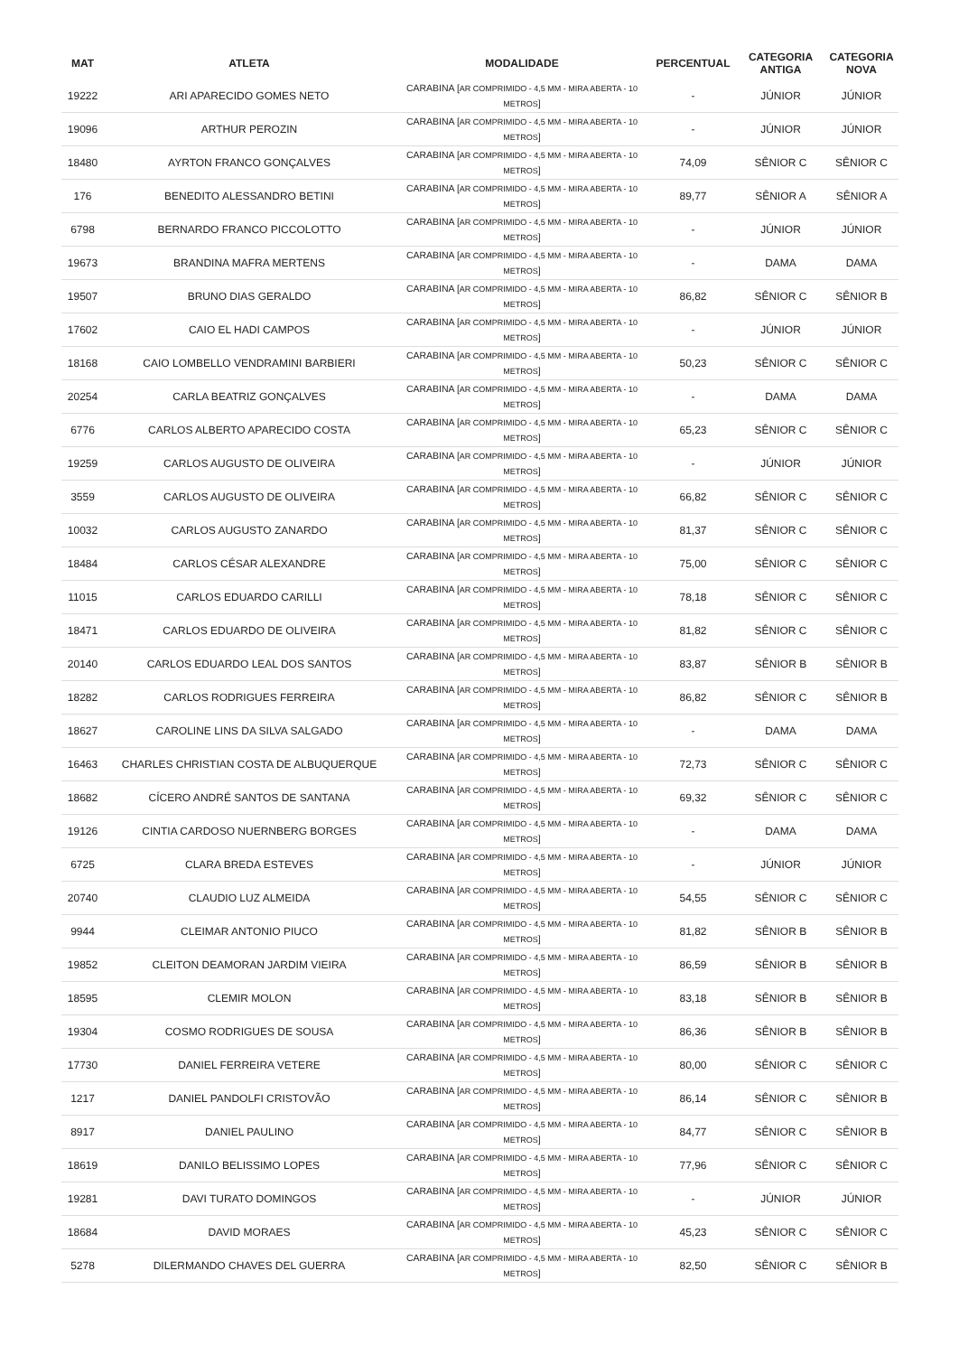| MAT | ATLETA | MODALIDADE | PERCENTUAL | CATEGORIA ANTIGA | CATEGORIA NOVA |
| --- | --- | --- | --- | --- | --- |
| 19222 | ARI APARECIDO GOMES NETO | CARABINA [ AR COMPRIMIDO - 4,5 MM - MIRA ABERTA - 10 METROS ] | - | JÚNIOR | JÚNIOR |
| 19096 | ARTHUR PEROZIN | CARABINA [ AR COMPRIMIDO - 4,5 MM - MIRA ABERTA - 10 METROS ] | - | JÚNIOR | JÚNIOR |
| 18480 | AYRTON FRANCO GONÇALVES | CARABINA [ AR COMPRIMIDO - 4,5 MM - MIRA ABERTA - 10 METROS ] | 74,09 | SÊNIOR C | SÊNIOR C |
| 176 | BENEDITO ALESSANDRO BETINI | CARABINA [ AR COMPRIMIDO - 4,5 MM - MIRA ABERTA - 10 METROS ] | 89,77 | SÊNIOR A | SÊNIOR A |
| 6798 | BERNARDO FRANCO PICCOLOTTO | CARABINA [ AR COMPRIMIDO - 4,5 MM - MIRA ABERTA - 10 METROS ] | - | JÚNIOR | JÚNIOR |
| 19673 | BRANDINA MAFRA MERTENS | CARABINA [ AR COMPRIMIDO - 4,5 MM - MIRA ABERTA - 10 METROS ] | - | DAMA | DAMA |
| 19507 | BRUNO DIAS GERALDO | CARABINA [ AR COMPRIMIDO - 4,5 MM - MIRA ABERTA - 10 METROS ] | 86,82 | SÊNIOR C | SÊNIOR B |
| 17602 | CAIO EL HADI CAMPOS | CARABINA [ AR COMPRIMIDO - 4,5 MM - MIRA ABERTA - 10 METROS ] | - | JÚNIOR | JÚNIOR |
| 18168 | CAIO LOMBELLO VENDRAMINI BARBIERI | CARABINA [ AR COMPRIMIDO - 4,5 MM - MIRA ABERTA - 10 METROS ] | 50,23 | SÊNIOR C | SÊNIOR C |
| 20254 | CARLA BEATRIZ GONÇALVES | CARABINA [ AR COMPRIMIDO - 4,5 MM - MIRA ABERTA - 10 METROS ] | - | DAMA | DAMA |
| 6776 | CARLOS ALBERTO APARECIDO COSTA | CARABINA [ AR COMPRIMIDO - 4,5 MM - MIRA ABERTA - 10 METROS ] | 65,23 | SÊNIOR C | SÊNIOR C |
| 19259 | CARLOS AUGUSTO DE OLIVEIRA | CARABINA [ AR COMPRIMIDO - 4,5 MM - MIRA ABERTA - 10 METROS ] | - | JÚNIOR | JÚNIOR |
| 3559 | CARLOS AUGUSTO DE OLIVEIRA | CARABINA [ AR COMPRIMIDO - 4,5 MM - MIRA ABERTA - 10 METROS ] | 66,82 | SÊNIOR C | SÊNIOR C |
| 10032 | CARLOS AUGUSTO ZANARDO | CARABINA [ AR COMPRIMIDO - 4,5 MM - MIRA ABERTA - 10 METROS ] | 81,37 | SÊNIOR C | SÊNIOR C |
| 18484 | CARLOS CÉSAR ALEXANDRE | CARABINA [ AR COMPRIMIDO - 4,5 MM - MIRA ABERTA - 10 METROS ] | 75,00 | SÊNIOR C | SÊNIOR C |
| 11015 | CARLOS EDUARDO CARILLI | CARABINA [ AR COMPRIMIDO - 4,5 MM - MIRA ABERTA - 10 METROS ] | 78,18 | SÊNIOR C | SÊNIOR C |
| 18471 | CARLOS EDUARDO DE OLIVEIRA | CARABINA [ AR COMPRIMIDO - 4,5 MM - MIRA ABERTA - 10 METROS ] | 81,82 | SÊNIOR C | SÊNIOR C |
| 20140 | CARLOS EDUARDO LEAL DOS SANTOS | CARABINA [ AR COMPRIMIDO - 4,5 MM - MIRA ABERTA - 10 METROS ] | 83,87 | SÊNIOR B | SÊNIOR B |
| 18282 | CARLOS RODRIGUES FERREIRA | CARABINA [ AR COMPRIMIDO - 4,5 MM - MIRA ABERTA - 10 METROS ] | 86,82 | SÊNIOR C | SÊNIOR B |
| 18627 | CAROLINE LINS DA SILVA SALGADO | CARABINA [ AR COMPRIMIDO - 4,5 MM - MIRA ABERTA - 10 METROS ] | - | DAMA | DAMA |
| 16463 | CHARLES CHRISTIAN COSTA DE ALBUQUERQUE | CARABINA [ AR COMPRIMIDO - 4,5 MM - MIRA ABERTA - 10 METROS ] | 72,73 | SÊNIOR C | SÊNIOR C |
| 18682 | CÍCERO ANDRÉ SANTOS DE SANTANA | CARABINA [ AR COMPRIMIDO - 4,5 MM - MIRA ABERTA - 10 METROS ] | 69,32 | SÊNIOR C | SÊNIOR C |
| 19126 | CINTIA CARDOSO NUERNBERG BORGES | CARABINA [ AR COMPRIMIDO - 4,5 MM - MIRA ABERTA - 10 METROS ] | - | DAMA | DAMA |
| 6725 | CLARA BREDA ESTEVES | CARABINA [ AR COMPRIMIDO - 4,5 MM - MIRA ABERTA - 10 METROS ] | - | JÚNIOR | JÚNIOR |
| 20740 | CLAUDIO LUZ ALMEIDA | CARABINA [ AR COMPRIMIDO - 4,5 MM - MIRA ABERTA - 10 METROS ] | 54,55 | SÊNIOR C | SÊNIOR C |
| 9944 | CLEIMAR ANTONIO PIUCO | CARABINA [ AR COMPRIMIDO - 4,5 MM - MIRA ABERTA - 10 METROS ] | 81,82 | SÊNIOR B | SÊNIOR B |
| 19852 | CLEITON DEAMORAN JARDIM VIEIRA | CARABINA [ AR COMPRIMIDO - 4,5 MM - MIRA ABERTA - 10 METROS ] | 86,59 | SÊNIOR B | SÊNIOR B |
| 18595 | CLEMIR MOLON | CARABINA [ AR COMPRIMIDO - 4,5 MM - MIRA ABERTA - 10 METROS ] | 83,18 | SÊNIOR B | SÊNIOR B |
| 19304 | COSMO RODRIGUES DE SOUSA | CARABINA [ AR COMPRIMIDO - 4,5 MM - MIRA ABERTA - 10 METROS ] | 86,36 | SÊNIOR B | SÊNIOR B |
| 17730 | DANIEL FERREIRA VETERE | CARABINA [ AR COMPRIMIDO - 4,5 MM - MIRA ABERTA - 10 METROS ] | 80,00 | SÊNIOR C | SÊNIOR C |
| 1217 | DANIEL PANDOLFI CRISTOVÃO | CARABINA [ AR COMPRIMIDO - 4,5 MM - MIRA ABERTA - 10 METROS ] | 86,14 | SÊNIOR C | SÊNIOR B |
| 8917 | DANIEL PAULINO | CARABINA [ AR COMPRIMIDO - 4,5 MM - MIRA ABERTA - 10 METROS ] | 84,77 | SÊNIOR C | SÊNIOR B |
| 18619 | DANILO BELISSIMO LOPES | CARABINA [ AR COMPRIMIDO - 4,5 MM - MIRA ABERTA - 10 METROS ] | 77,96 | SÊNIOR C | SÊNIOR C |
| 19281 | DAVI TURATO DOMINGOS | CARABINA [ AR COMPRIMIDO - 4,5 MM - MIRA ABERTA - 10 METROS ] | - | JÚNIOR | JÚNIOR |
| 18684 | DAVID MORAES | CARABINA [ AR COMPRIMIDO - 4,5 MM - MIRA ABERTA - 10 METROS ] | 45,23 | SÊNIOR C | SÊNIOR C |
| 5278 | DILERMANDO CHAVES DEL GUERRA | CARABINA [ AR COMPRIMIDO - 4,5 MM - MIRA ABERTA - 10 METROS ] | 82,50 | SÊNIOR C | SÊNIOR B |